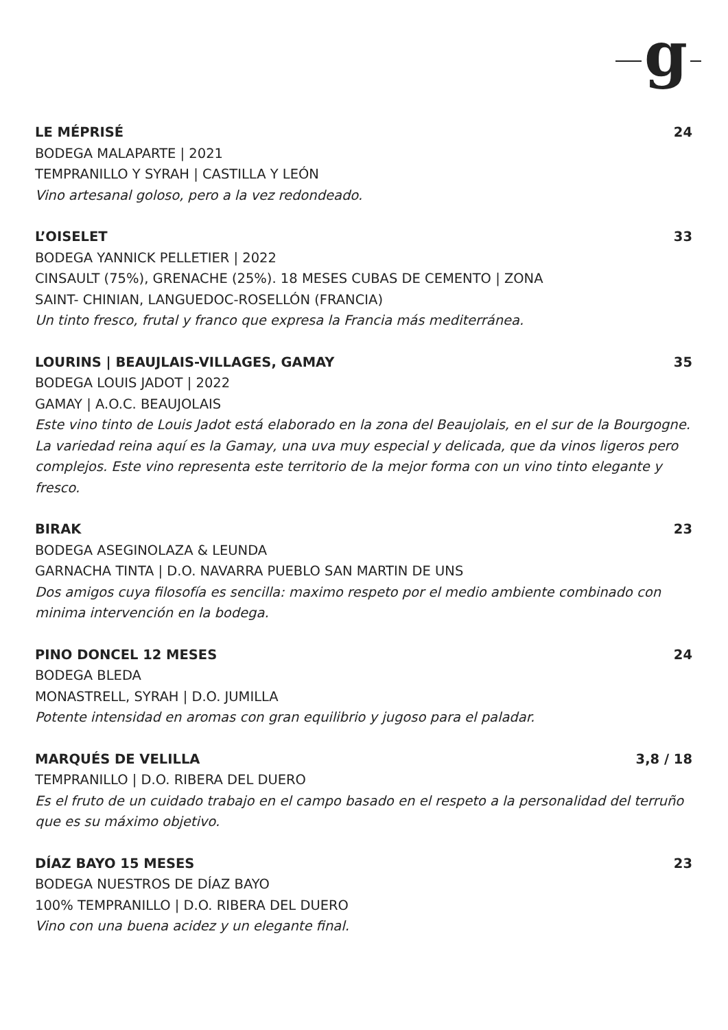g
LE MÉPRISÉ 24
BODEGA MALAPARTE | 2021
TEMPRANILLO Y SYRAH | CASTILLA Y LEÓN
Vino artesanal goloso, pero a la vez redondeado.
L’OISELET 33
BODEGA YANNICK PELLETIER | 2022
CINSAULT (75%), GRENACHE (25%). 18 MESES CUBAS DE CEMENTO | ZONA
SAINT- CHINIAN, LANGUEDOC-ROSELLÓN (FRANCIA)
Un tinto fresco, frutal y franco que expresa la Francia más mediterránea.
LOURINS | BEAUJLAIS-VILLAGES, GAMAY 35
BODEGA LOUIS JADOT | 2022
GAMAY | A.O.C. BEAUJOLAIS
Este vino tinto de Louis Jadot está elaborado en la zona del Beaujolais, en el sur de la Bourgogne. La variedad reina aquí es la Gamay, una uva muy especial y delicada, que da vinos ligeros pero complejos. Este vino representa este territorio de la mejor forma con un vino tinto elegante y fresco.
BIRAK 23
BODEGA ASEGINOLAZA & LEUNDA
GARNACHA TINTA | D.O. NAVARRA PUEBLO SAN MARTIN DE UNS
Dos amigos cuya filosofía es sencilla: maximo respeto por el medio ambiente combinado con minima intervención en la bodega.
PINO DONCEL 12 MESES 24
BODEGA BLEDA
MONASTRELL, SYRAH | D.O. JUMILLA
Potente intensidad en aromas con gran equilibrio y jugoso para el paladar.
MARQUÉS DE VELILLA 3,8 / 18
TEMPRANILLO | D.O. RIBERA DEL DUERO
Es el fruto de un cuidado trabajo en el campo basado en el respeto a la personalidad del terruño que es su máximo objetivo.
DÍAZ BAYO 15 MESES 23
BODEGA NUESTROS DE DÍAZ BAYO
100% TEMPRANILLO | D.O. RIBERA DEL DUERO
Vino con una buena acidez y un elegante final.